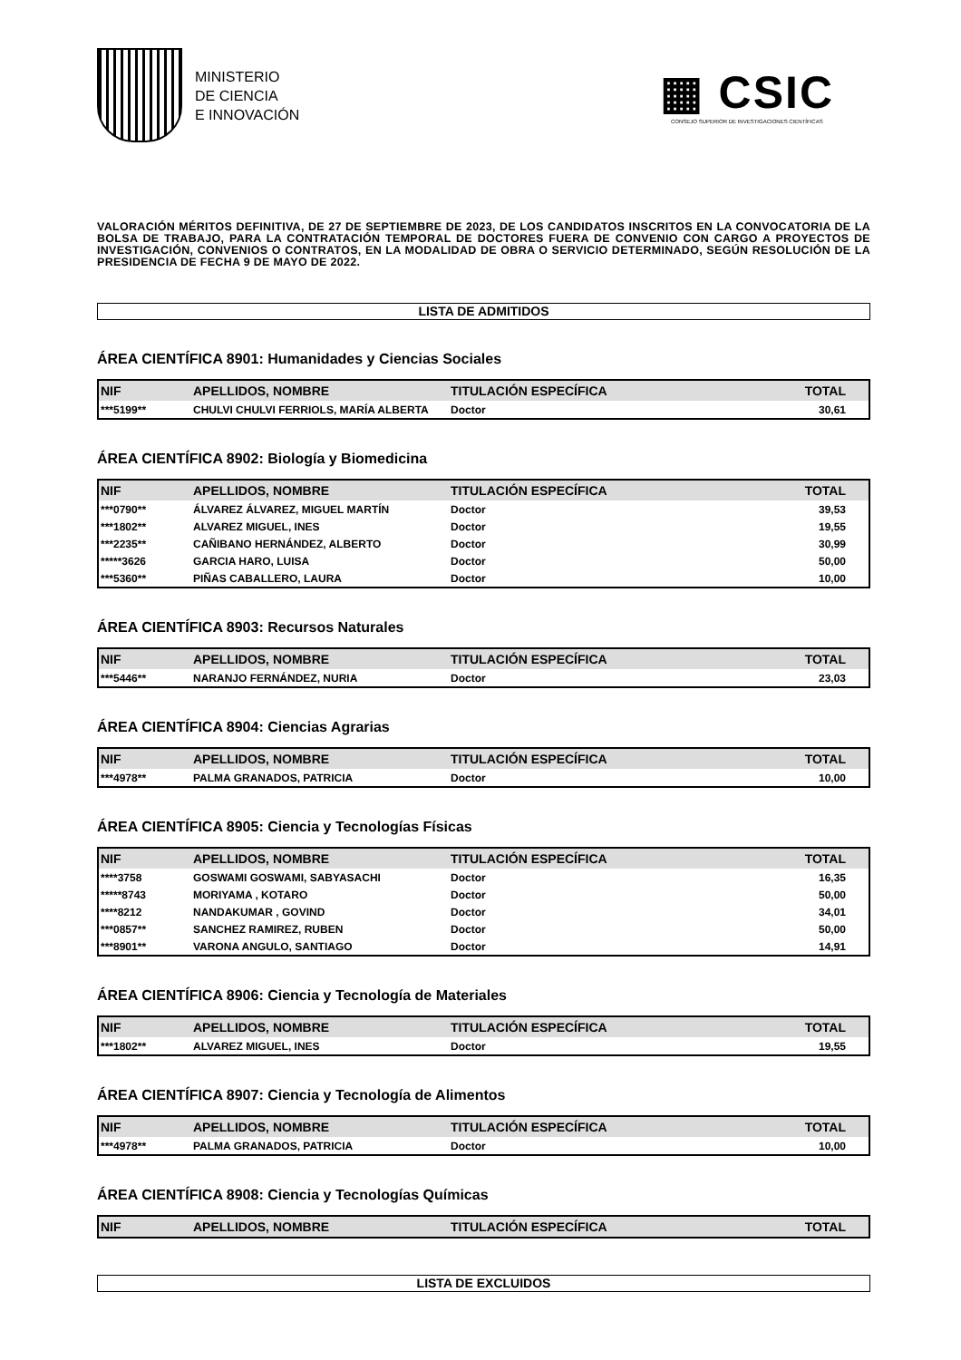MINISTERIO
DE CIENCIA
E INNOVACIÓN
▦ CSIC
CONSEJO SUPERIOR DE INVESTIGACIONES CIENTÍFICAS
VALORACIÓN MÉRITOS DEFINITIVA, DE 27 DE SEPTIEMBRE DE 2023, DE LOS CANDIDATOS INSCRITOS EN LA CONVOCATORIA DE LA BOLSA DE TRABAJO, PARA LA CONTRATACIÓN TEMPORAL DE DOCTORES FUERA DE CONVENIO CON CARGO A PROYECTOS DE INVESTIGACIÓN, CONVENIOS O CONTRATOS, EN LA MODALIDAD DE OBRA O SERVICIO DETERMINADO, SEGÚN RESOLUCIÓN DE LA PRESIDENCIA DE FECHA 9 DE MAYO DE 2022.
LISTA DE ADMITIDOS
ÁREA CIENTÍFICA 8901: Humanidades y Ciencias Sociales
| NIF | APELLIDOS, NOMBRE | TITULACIÓN ESPECÍFICA | TOTAL |
| --- | --- | --- | --- |
| ***5199** | CHULVI CHULVI FERRIOLS, MARÍA ALBERTA | Doctor | 30,61 |
ÁREA CIENTÍFICA 8902: Biología y Biomedicina
| NIF | APELLIDOS, NOMBRE | TITULACIÓN ESPECÍFICA | TOTAL |
| --- | --- | --- | --- |
| ***0790** | ÁLVAREZ ÁLVAREZ, MIGUEL MARTÍN | Doctor | 39,53 |
| ***1802** | ALVAREZ MIGUEL, INES | Doctor | 19,55 |
| ***2235** | CAÑIBANO HERNÁNDEZ, ALBERTO | Doctor | 30,99 |
| *****3626 | GARCIA HARO, LUISA | Doctor | 50,00 |
| ***5360** | PIÑAS CABALLERO, LAURA | Doctor | 10,00 |
ÁREA CIENTÍFICA 8903: Recursos Naturales
| NIF | APELLIDOS, NOMBRE | TITULACIÓN ESPECÍFICA | TOTAL |
| --- | --- | --- | --- |
| ***5446** | NARANJO FERNÁNDEZ, NURIA | Doctor | 23,03 |
ÁREA CIENTÍFICA 8904: Ciencias Agrarias
| NIF | APELLIDOS, NOMBRE | TITULACIÓN ESPECÍFICA | TOTAL |
| --- | --- | --- | --- |
| ***4978** | PALMA GRANADOS, PATRICIA | Doctor | 10,00 |
ÁREA CIENTÍFICA 8905: Ciencia y Tecnologías Físicas
| NIF | APELLIDOS, NOMBRE | TITULACIÓN ESPECÍFICA | TOTAL |
| --- | --- | --- | --- |
| ****3758 | GOSWAMI GOSWAMI, SABYASACHI | Doctor | 16,35 |
| *****8743 | MORIYAMA , KOTARO | Doctor | 50,00 |
| ****8212 | NANDAKUMAR , GOVIND | Doctor | 34,01 |
| ***0857** | SANCHEZ RAMIREZ, RUBEN | Doctor | 50,00 |
| ***8901** | VARONA ANGULO, SANTIAGO | Doctor | 14,91 |
ÁREA CIENTÍFICA 8906: Ciencia y Tecnología de Materiales
| NIF | APELLIDOS, NOMBRE | TITULACIÓN ESPECÍFICA | TOTAL |
| --- | --- | --- | --- |
| ***1802** | ALVAREZ MIGUEL, INES | Doctor | 19,55 |
ÁREA CIENTÍFICA 8907: Ciencia y Tecnología de Alimentos
| NIF | APELLIDOS, NOMBRE | TITULACIÓN ESPECÍFICA | TOTAL |
| --- | --- | --- | --- |
| ***4978** | PALMA GRANADOS, PATRICIA | Doctor | 10,00 |
ÁREA CIENTÍFICA 8908: Ciencia y Tecnologías Químicas
| NIF | APELLIDOS, NOMBRE | TITULACIÓN ESPECÍFICA | TOTAL |
| --- | --- | --- | --- |
LISTA DE EXCLUIDOS